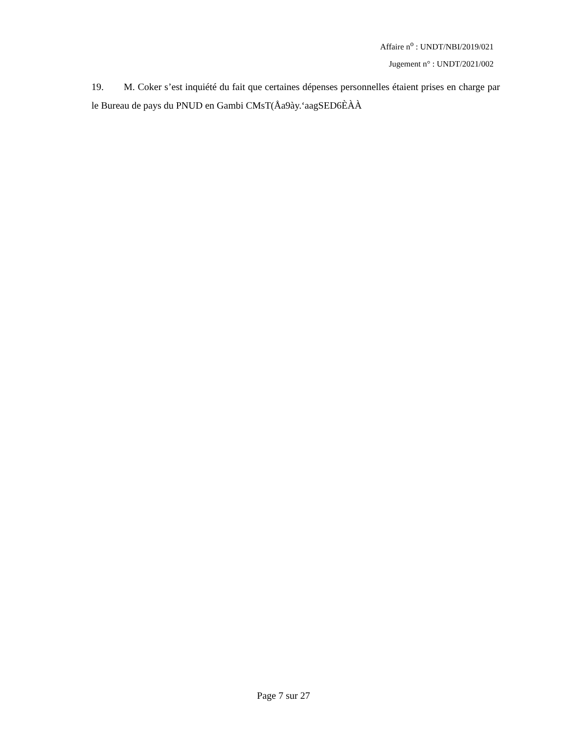Affaire n<sup>o</sup> : UNDT/NBI/2019/021
Jugement n° : UNDT/2021/002
19. M. Coker s’est inquiété du fait que certaines dépenses personnelles étaient prises en charge par le Bureau de pays du PNUD en Gambi CMsT(Åa9ày.‘aagSED6ÈÀÀ
Page 7 sur 27